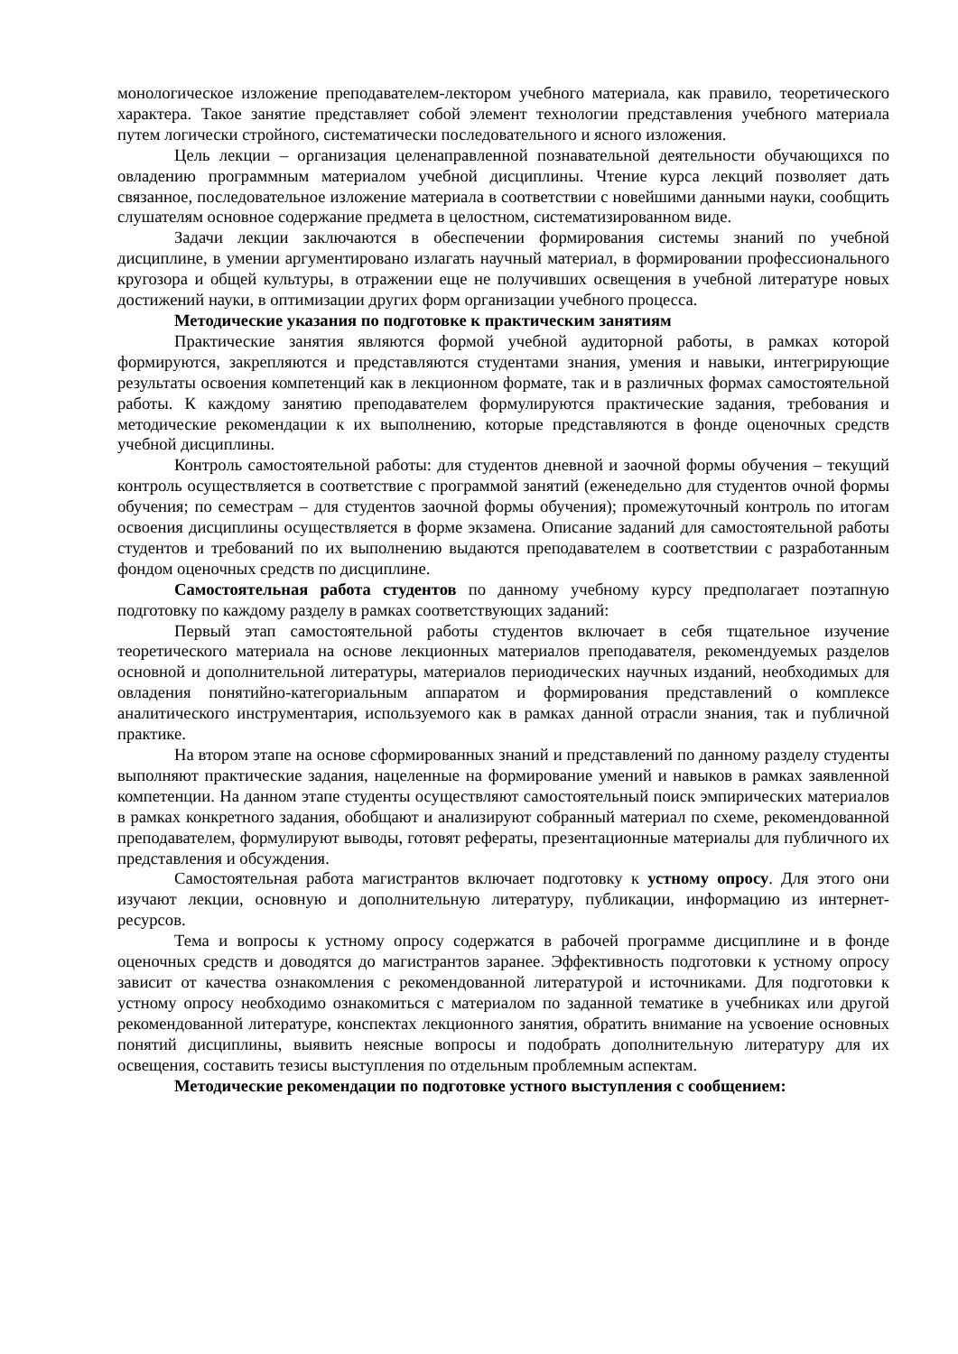монологическое изложение преподавателем-лектором учебного материала, как правило, теоретического характера. Такое занятие представляет собой элемент технологии представления учебного материала путем логически стройного, систематически последовательного и ясного изложения.
Цель лекции – организация целенаправленной познавательной деятельности обучающихся по овладению программным материалом учебной дисциплины. Чтение курса лекций позволяет дать связанное, последовательное изложение материала в соответствии с новейшими данными науки, сообщить слушателям основное содержание предмета в целостном, систематизированном виде.
Задачи лекции заключаются в обеспечении формирования системы знаний по учебной дисциплине, в умении аргументировано излагать научный материал, в формировании профессионального кругозора и общей культуры, в отражении еще не получивших освещения в учебной литературе новых достижений науки, в оптимизации других форм организации учебного процесса.
Методические указания по подготовке к практическим занятиям
Практические занятия являются формой учебной аудиторной работы, в рамках которой формируются, закрепляются и представляются студентами знания, умения и навыки, интегрирующие результаты освоения компетенций как в лекционном формате, так и в различных формах самостоятельной работы. К каждому занятию преподавателем формулируются практические задания, требования и методические рекомендации к их выполнению, которые представляются в фонде оценочных средств учебной дисциплины.
Контроль самостоятельной работы: для студентов дневной и заочной формы обучения – текущий контроль осуществляется в соответствие с программой занятий (еженедельно для студентов очной формы обучения; по семестрам – для студентов заочной формы обучения); промежуточный контроль по итогам освоения дисциплины осуществляется в форме экзамена. Описание заданий для самостоятельной работы студентов и требований по их выполнению выдаются преподавателем в соответствии с разработанным фондом оценочных средств по дисциплине.
Самостоятельная работа студентов по данному учебному курсу предполагает поэтапную подготовку по каждому разделу в рамках соответствующих заданий:
Первый этап самостоятельной работы студентов включает в себя тщательное изучение теоретического материала на основе лекционных материалов преподавателя, рекомендуемых разделов основной и дополнительной литературы, материалов периодических научных изданий, необходимых для овладения понятийно-категориальным аппаратом и формирования представлений о комплексе аналитического инструментария, используемого как в рамках данной отрасли знания, так и публичной практике.
На втором этапе на основе сформированных знаний и представлений по данному разделу студенты выполняют практические задания, нацеленные на формирование умений и навыков в рамках заявленной компетенции. На данном этапе студенты осуществляют самостоятельный поиск эмпирических материалов в рамках конкретного задания, обобщают и анализируют собранный материал по схеме, рекомендованной преподавателем, формулируют выводы, готовят рефераты, презентационные материалы для публичного их представления и обсуждения.
Самостоятельная работа магистрантов включает подготовку к устному опросу. Для этого они изучают лекции, основную и дополнительную литературу, публикации, информацию из интернет-ресурсов.
Тема и вопросы к устному опросу содержатся в рабочей программе дисциплине и в фонде оценочных средств и доводятся до магистрантов заранее. Эффективность подготовки к устному опросу зависит от качества ознакомления с рекомендованной литературой и источниками. Для подготовки к устному опросу необходимо ознакомиться с материалом по заданной тематике в учебниках или другой рекомендованной литературе, конспектах лекционного занятия, обратить внимание на усвоение основных понятий дисциплины, выявить неясные вопросы и подобрать дополнительную литературу для их освещения, составить тезисы выступления по отдельным проблемным аспектам.
Методические рекомендации по подготовке устного выступления с сообщением: